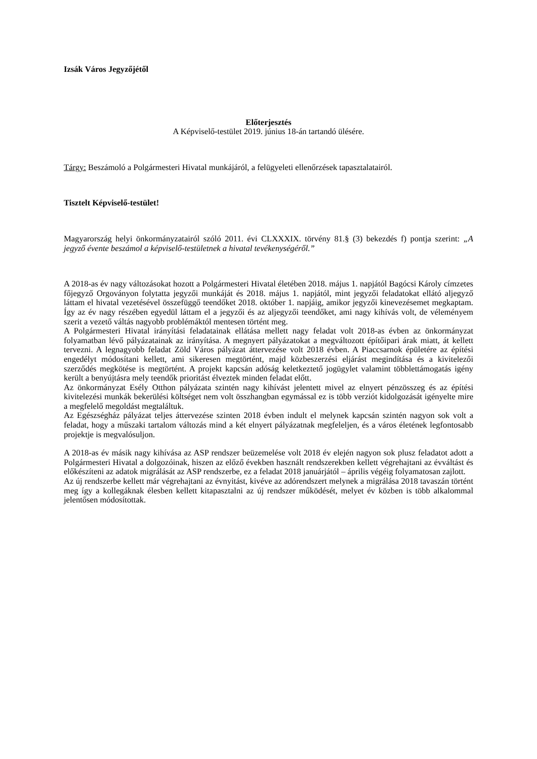Izsák Város Jegyzőjétől
Előterjesztés
A Képviselő-testület 2019. június 18-án tartandó ülésére.
Tárgy: Beszámoló a Polgármesteri Hivatal munkájáról, a felügyeleti ellenőrzések tapasztalatairól.
Tisztelt Képviselő-testület!
Magyarország helyi önkormányzatairól szóló 2011. évi CLXXXIX. törvény 81.§ (3) bekezdés f) pontja szerint: „A jegyző évente beszámol a képviselő-testületnek a hivatal tevékenységéről.”
A 2018-as év nagy változásokat hozott a Polgármesteri Hivatal életében 2018. május 1. napjától Bagócsi Károly címzetes főjegyző Orgoványon folytatta jegyzői munkáját és 2018. május 1. napjától, mint jegyzői feladatokat ellátó aljegyző láttam el hivatal vezetésével összefüggő teendőket 2018. október 1. napjáig, amikor jegyzői kinevezésemet megkaptam. Így az év nagy részében egyedül láttam el a jegyzői és az aljegyzői teendőket, ami nagy kihívás volt, de véleményem szerit a vezető váltás nagyobb problémáktól mentesen történt meg.
A Polgármesteri Hivatal irányítási feladatainak ellátása mellett nagy feladat volt 2018-as évben az önkormányzat folyamatban lévő pályázatainak az irányítása. A megnyert pályázatokat a megváltozott építőipari árak miatt, át kellett tervezni. A legnagyobb feladat Zöld Város pályázat áttervezése volt 2018 évben. A Piaccsarnok épületére az építési engedélyt módosítani kellett, ami sikeresen megtörtént, majd közbeszerzési eljárást megindítása és a kivitelezői szerződés megkötése is megtörtént. A projekt kapcsán adóság keletkeztető jogügylet valamint többlettámogatás igény került a benyújtásra mely teendők prioritást élveztek minden feladat előtt.
Az önkormányzat Esély Otthon pályázata szintén nagy kihívást jelentett mivel az elnyert pénzösszeg és az építési kivitelezési munkák bekerülési költséget nem volt összhangban egymással ez is több verziót kidolgozását igényelte mire a megfelelő megoldást megtaláltuk.
Az Egészségház pályázat teljes áttervezése szinten 2018 évben indult el melynek kapcsán szintén nagyon sok volt a feladat, hogy a műszaki tartalom változás mind a két elnyert pályázatnak megfeleljen, és a város életének legfontosabb projektje is megvalósuljon.
A 2018-as év másik nagy kihívása az ASP rendszer beüzemelése volt 2018 év elején nagyon sok plusz feladatot adott a Polgármesteri Hivatal a dolgozóinak, hiszen az előző években használt rendszerekben kellett végrehajtani az évváltást és előkészíteni az adatok migrálását az ASP rendszerbe, ez a feladat 2018 januárjától – április végéig folyamatosan zajlott.
Az új rendszerbe kellett már végrehajtani az évnyitást, kivéve az adórendszert melynek a migrálása 2018 tavaszán történt meg így a kollegáknak élesben kellett kitapasztalni az új rendszer működését, melyet év közben is több alkalommal jelentősen módosítottak.